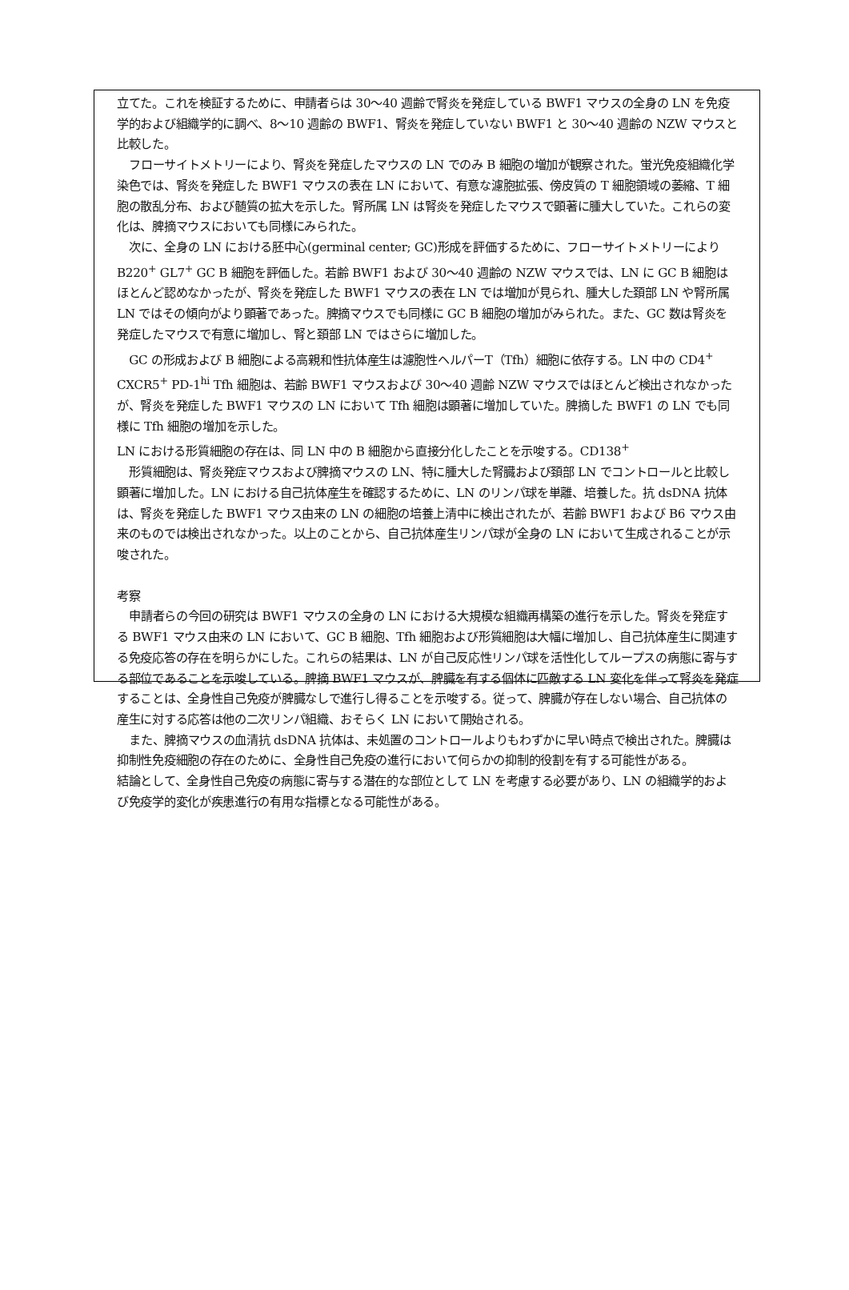立てた。これを検証するために、申請者らは 30～40 週齢で腎炎を発症している BWF1 マウスの全身の LN を免疫学的および組織学的に調べ、8～10 週齢の BWF1、腎炎を発症していない BWF1 と 30～40 週齢の NZW マウスと比較した。
フローサイトメトリーにより、腎炎を発症したマウスの LN でのみ B 細胞の増加が観察された。蛍光免疫組織化学染色では、腎炎を発症した BWF1 マウスの表在 LN において、有意な濾胞拡張、傍皮質の T 細胞領域の萎縮、T 細胞の散乱分布、および髄質の拡大を示した。腎所属 LN は腎炎を発症したマウスで顕著に腫大していた。これらの変化は、脾摘マウスにおいても同様にみられた。
次に、全身の LN における胚中心(germinal center; GC)形成を評価するために、フローサイトメトリーにより B220<sup>+</sup> GL7<sup>+</sup> GC B 細胞を評価した。若齢 BWF1 および 30～40 週齢の NZW マウスでは、LN に GC B 細胞はほとんど認めなかったが、腎炎を発症した BWF1 マウスの表在 LN では増加が見られ、腫大した頚部 LN や腎所属 LN ではその傾向がより顕著であった。脾摘マウスでも同様に GC B 細胞の増加がみられた。また、GC 数は腎炎を発症したマウスで有意に増加し、腎と頚部 LN ではさらに増加した。
GC の形成および B 細胞による高親和性抗体産生は濾胞性ヘルパーT（Tfh）細胞に依存する。LN 中の CD4<sup>+</sup> CXCR5<sup>+</sup> PD-1<sup>hi</sup> Tfh 細胞は、若齢 BWF1 マウスおよび 30～40 週齢 NZW マウスではほとんど検出されなかったが、腎炎を発症した BWF1 マウスの LN において Tfh 細胞は顕著に増加していた。脾摘した BWF1 の LN でも同様に Tfh 細胞の増加を示した。
LN における形質細胞の存在は、同 LN 中の B 細胞から直接分化したことを示唆する。CD138<sup>+</sup>
形質細胞は、腎炎発症マウスおよび脾摘マウスの LN、特に腫大した腎臓および頚部 LN でコントロールと比較し顕著に増加した。LN における自己抗体産生を確認するために、LN のリンパ球を単離、培養した。抗 dsDNA 抗体は、腎炎を発症した BWF1 マウス由来の LN の細胞の培養上清中に検出されたが、若齢 BWF1 および B6 マウス由来のものでは検出されなかった。以上のことから、自己抗体産生リンパ球が全身の LN において生成されることが示唆された。
考察
申請者らの今回の研究は BWF1 マウスの全身の LN における大規模な組織再構築の進行を示した。腎炎を発症する BWF1 マウス由来の LN において、GC B 細胞、Tfh 細胞および形質細胞は大幅に増加し、自己抗体産生に関連する免疫応答の存在を明らかにした。これらの結果は、LN が自己反応性リンパ球を活性化してループスの病態に寄与する部位であることを示唆している。脾摘 BWF1 マウスが、脾臓を有する個体に匹敵する LN 変化を伴って腎炎を発症することは、全身性自己免疫が脾臓なしで進行し得ることを示唆する。従って、脾臓が存在しない場合、自己抗体の産生に対する応答は他の二次リンパ組織、おそらく LN において開始される。
また、脾摘マウスの血清抗 dsDNA 抗体は、未処置のコントロールよりもわずかに早い時点で検出された。脾臓は抑制性免疫細胞の存在のために、全身性自己免疫の進行において何らかの抑制的役割を有する可能性がある。
結論として、全身性自己免疫の病態に寄与する潜在的な部位として LN を考慮する必要があり、LN の組織学的および免疫学的変化が疾患進行の有用な指標となる可能性がある。